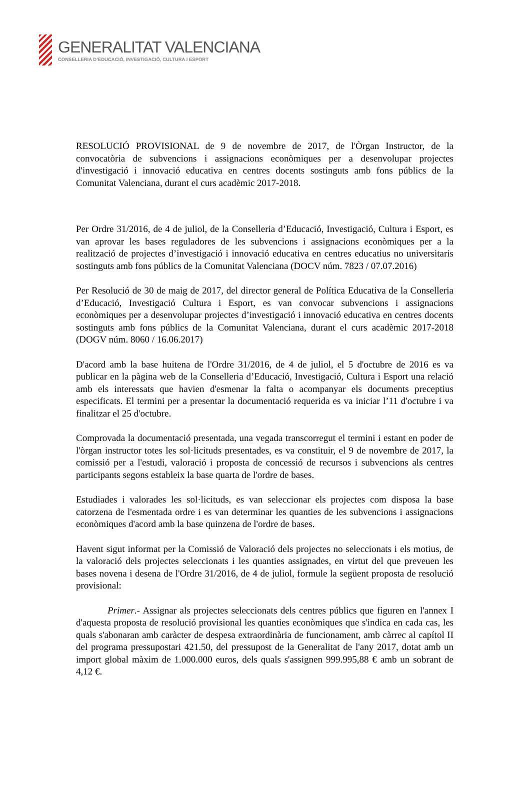GENERALITAT VALENCIANA
CONSELLERIA D’EDUCACIÓ, INVESTIGACIÓ, CULTURA I ESPORT
RESOLUCIÓ PROVISIONAL de 9 de novembre de 2017, de l'Òrgan Instructor, de la convocatòria de subvencions i assignacions econòmiques per a desenvolupar projectes d'investigació i innovació educativa en centres docents sostinguts amb fons públics de la Comunitat Valenciana, durant el curs acadèmic 2017-2018.
Per Ordre 31/2016, de 4 de juliol, de la Conselleria d’Educació, Investigació, Cultura i Esport, es van aprovar les bases reguladores de les subvencions i assignacions econòmiques per a la realització de projectes d’investigació i innovació educativa en centres educatius no universitaris sostinguts amb fons públics de la Comunitat Valenciana (DOCV núm. 7823 / 07.07.2016)
Per Resolució de 30 de maig de 2017, del director general de Política Educativa de la Conselleria d’Educació, Investigació Cultura i Esport, es van convocar subvencions i assignacions econòmiques per a desenvolupar projectes d’investigació i innovació educativa en centres docents sostinguts amb fons públics de la Comunitat Valenciana, durant el curs acadèmic 2017-2018 (DOGV núm. 8060 / 16.06.2017)
D'acord amb la base huitena de l'Ordre 31/2016, de 4 de juliol, el 5 d'octubre de 2016 es va publicar en la pàgina web de la Conselleria d’Educació, Investigació, Cultura i Esport una relació amb els interessats que havien d'esmenar la falta o acompanyar els documents preceptius especificats. El termini per a presentar la documentació requerida es va iniciar l’11 d'octubre i va finalitzar el 25 d'octubre.
Comprovada la documentació presentada, una vegada transcorregut el termini i estant en poder de l'òrgan instructor totes les sol·licituds presentades, es va constituir, el 9 de novembre de 2017, la comissió per a l'estudi, valoració i proposta de concessió de recursos i subvencions als centres participants segons estableix la base quarta de l'ordre de bases.
Estudiades i valorades les sol·licituds, es van seleccionar els projectes com disposa la base catorzena de l'esmentada ordre i es van determinar les quanties de les subvencions i assignacions econòmiques d'acord amb la base quinzena de l'ordre de bases.
Havent sigut informat per la Comissió de Valoració dels projectes no seleccionats i els motius, de la valoració dels projectes seleccionats i les quanties assignades, en virtut del que preveuen les bases novena i desena de l'Ordre 31/2016, de 4 de juliol, formule la següent proposta de resolució provisional:
Primer.- Assignar als projectes seleccionats dels centres públics que figuren en l'annex I d'aquesta proposta de resolució provisional les quanties econòmiques que s'indica en cada cas, les quals s'abonaran amb caràcter de despesa extraordinària de funcionament, amb càrrec al capítol II del programa pressupostari 421.50, del pressupost de la Generalitat de l'any 2017, dotat amb un import global màxim de 1.000.000 euros, dels quals s'assignen 999.995,88 € amb un sobrant de 4,12 €.